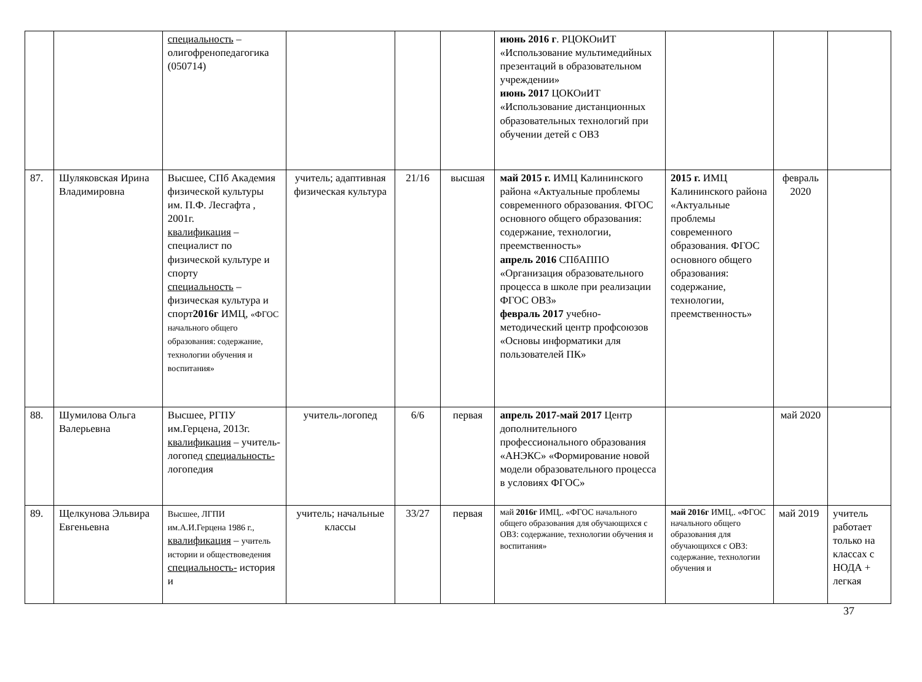| | | специальность – олигофренопедагогика (050714) | | | | июнь 2016 г . РЦОКОиИТ «Использование мультимедийных презентаций в образовательном учреждении» июнь 2017 ЦОКОиИТ «Использование дистанционных образовательных технологий при обучении детей с ОВЗ | | | |
| 87. | Шуляковская Ирина Владимировна | Высшее, СПб Академия физической культуры им. П.Ф. Лесгафта , 2001г. квалификация – специалист по физической культуре и спорту специальность – физическая культура и спорт 2016г ИМЦ, «ФГОС начального общего образования: содержание, технологии обучения и воспитания» | учитель; адаптивная физическая культура | 21/16 | высшая | май 2015 г. ИМЦ Калининского района «Актуальные проблемы современного образования. ФГОС основного общего образования: содержание, технологии, преемственность» апрель 2016 СПбАППО «Организация образовательного процесса в школе при реализации ФГОС ОВЗ» февраль 2017 учебно-методический центр профсоюзов «Основы информатики для пользователей ПК» | 2015 г. ИМЦ Калининского района «Актуальные проблемы современного образования. ФГОС основного общего образования: содержание, технологии, преемственность» | февраль 2020 | |
| 88. | Шумилова Ольга Валерьевна | Высшее, РГПУ им.Герцена, 2013г. квалификация – учитель-логопед специальность- логопедия | учитель-логопед | 6/6 | первая | апрель 2017-май 2017 Центр дополнительного профессионального образования «АНЭКС» «Формирование новой модели образовательного процесса в условиях ФГОС» | | май 2020 | |
| 89. | Щелкунова Эльвира Евгеньевна | Высшее, ЛГПИ им.А.И.Герцена 1986 г., квалификация – учитель истории и обществоведения специальность- история и | учитель; начальные классы | 33/27 | первая | май 2016г ИМЦ,. «ФГОС начального общего образования для обучающихся с ОВЗ: содержание, технологии обучения и воспитания» | май 2016г ИМЦ,. «ФГОС начального общего образования для обучающихся с ОВЗ: содержание, технологии обучения и | май 2019 | учитель работает только на классах с НОДА + легкая |
37